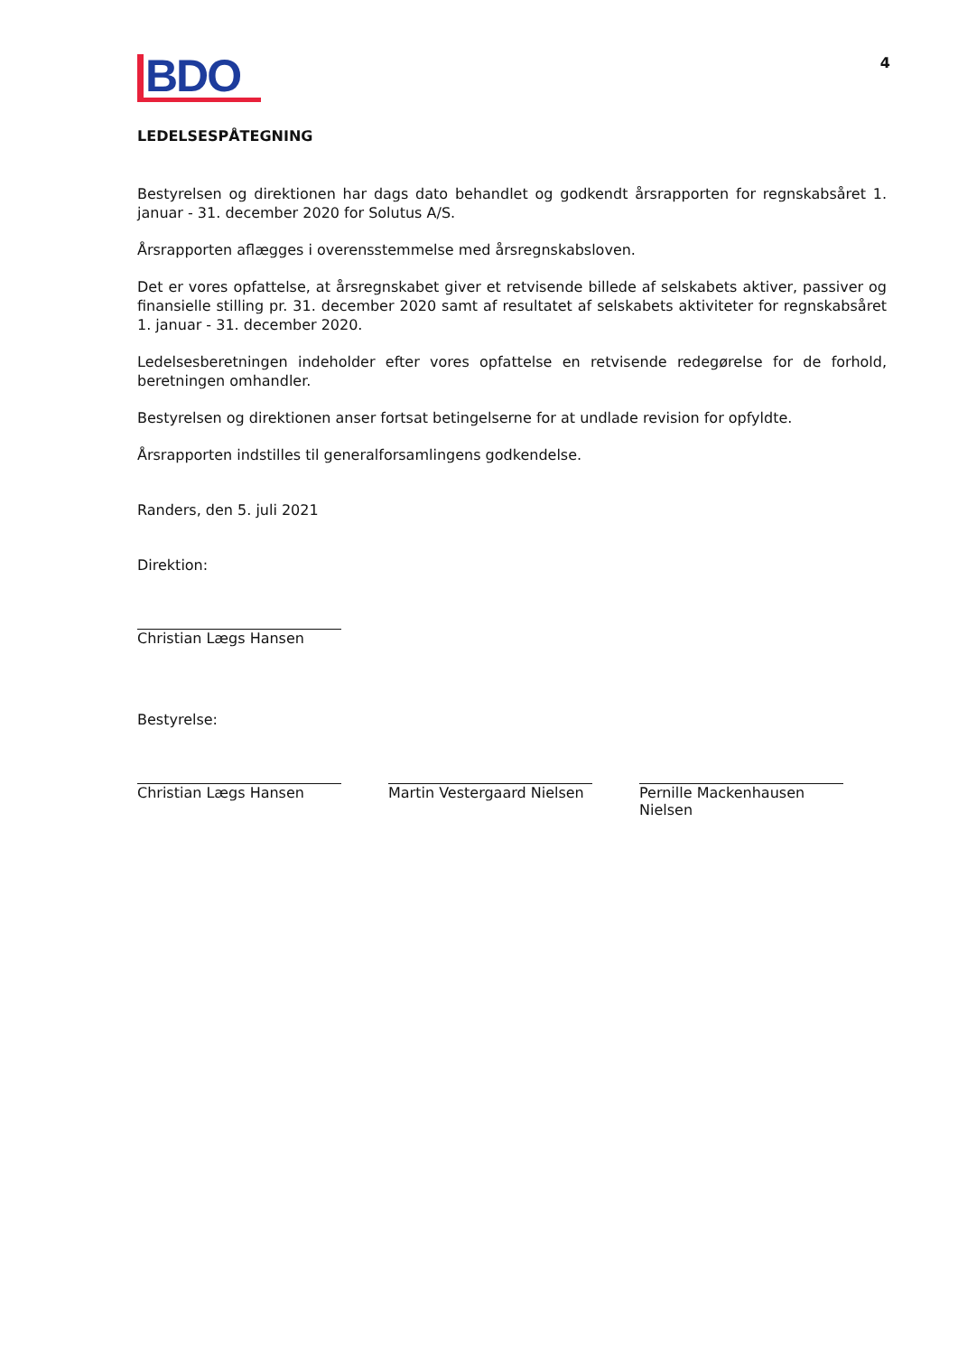BDO
4
LEDELSESPÅTEGNING
Bestyrelsen og direktionen har dags dato behandlet og godkendt årsrapporten for regnskabsåret 1. januar - 31. december 2020 for Solutus A/S.
Årsrapporten aflægges i overensstemmelse med årsregnskabsloven.
Det er vores opfattelse, at årsregnskabet giver et retvisende billede af selskabets aktiver, passiver og finansielle stilling pr. 31. december 2020 samt af resultatet af selskabets aktiviteter for regnskabsåret 1. januar - 31. december 2020.
Ledelsesberetningen indeholder efter vores opfattelse en retvisende redegørelse for de forhold, beretningen omhandler.
Bestyrelsen og direktionen anser fortsat betingelserne for at undlade revision for opfyldte.
Årsrapporten indstilles til generalforsamlingens godkendelse.
Randers, den 5. juli 2021
Direktion:
Christian Lægs Hansen
Bestyrelse:
Christian Lægs Hansen Martin Vestergaard Nielsen
Pernille Mackenhausen Nielsen